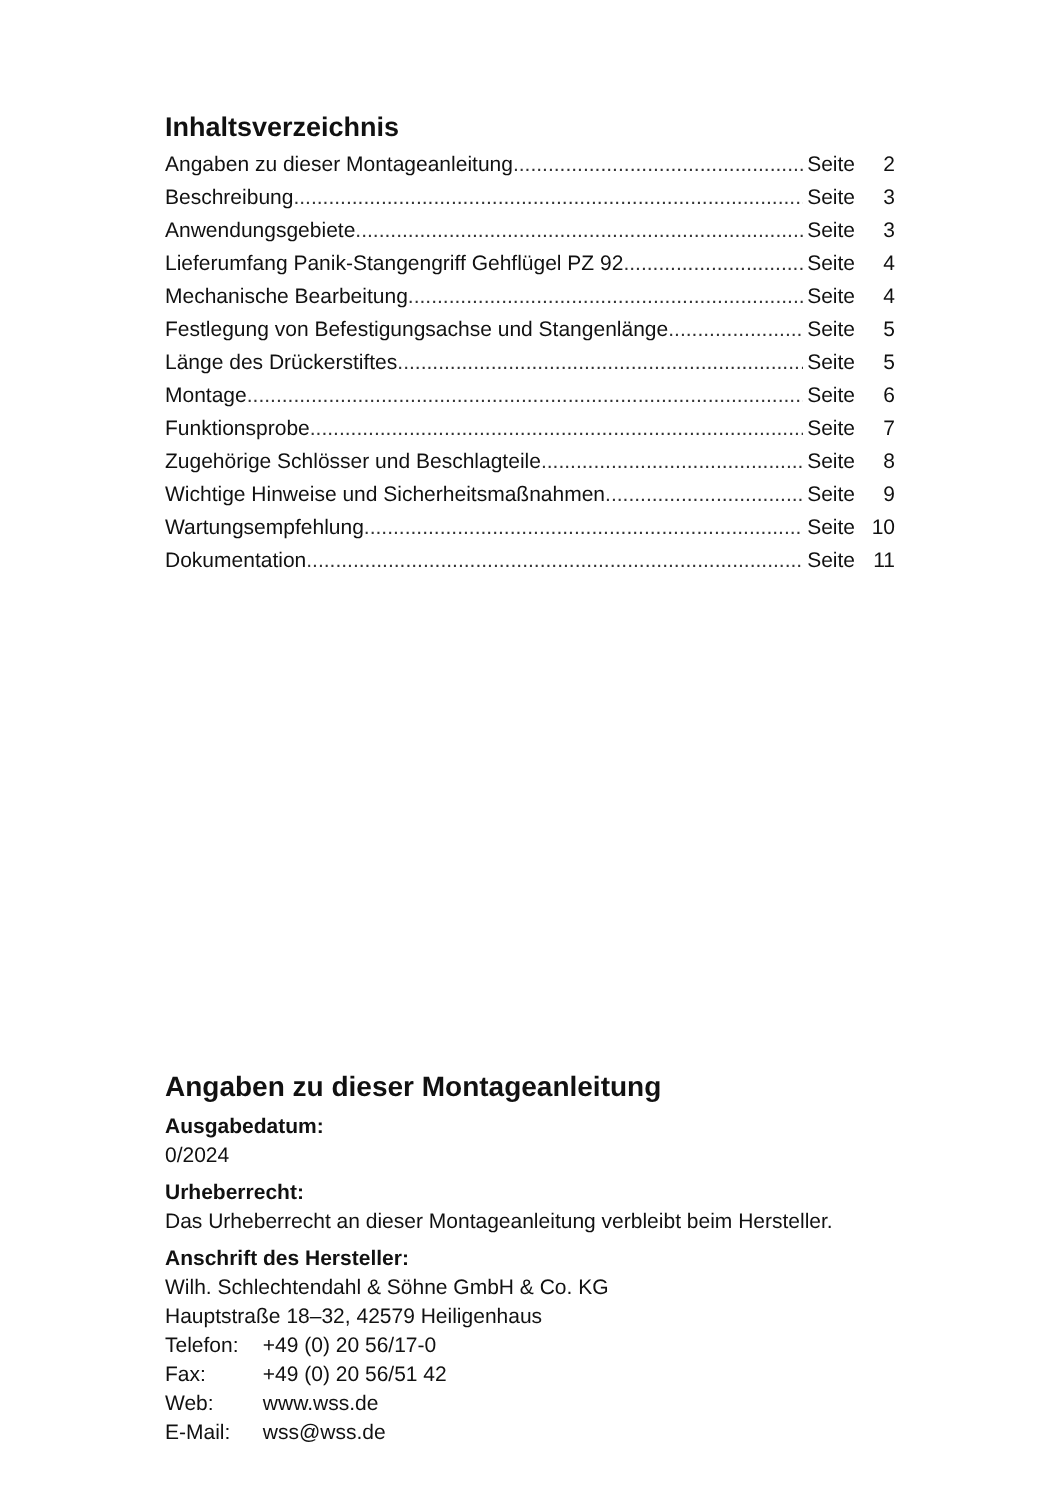Inhaltsverzeichnis
Angaben zu dieser Montageanleitung Seite 2
Beschreibung Seite 3
Anwendungsgebiete Seite 3
Lieferumfang Panik-Stangengriff Gehflügel PZ 92 Seite 4
Mechanische Bearbeitung Seite 4
Festlegung von Befestigungsachse und Stangenlänge Seite 5
Länge des Drückerstiftes Seite 5
Montage Seite 6
Funktionsprobe Seite 7
Zugehörige Schlösser und Beschlagteile Seite 8
Wichtige Hinweise und Sicherheitsmaßnahmen Seite 9
Wartungsempfehlung Seite 10
Dokumentation Seite 11
Angaben zu dieser Montageanleitung
Ausgabedatum:
0/2024
Urheberrecht:
Das Urheberrecht an dieser Montageanleitung verbleibt beim Hersteller.
Anschrift des Hersteller:
Wilh. Schlechtendahl & Söhne GmbH & Co. KG
Hauptstraße 18–32, 42579 Heiligenhaus
Telefon: +49 (0) 20 56/17-0
Fax: +49 (0) 20 56/51 42
Web: www.wss.de
E-Mail: wss@wss.de